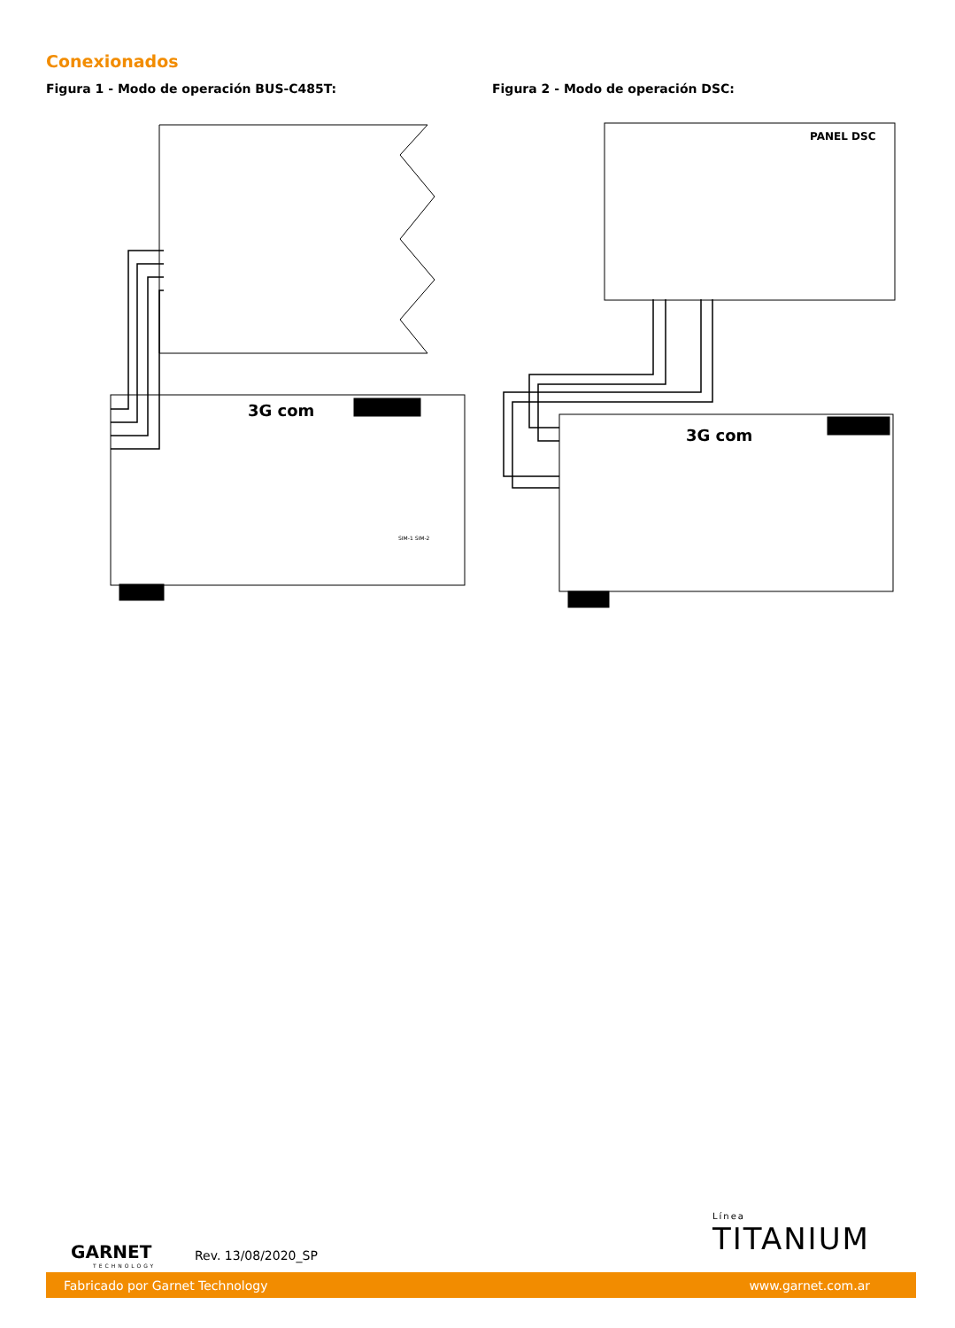Conexionados
Figura 1 - Modo de operación BUS-C485T:
Figura 2 - Modo de operación DSC:
3G com
SIM-1 SIM-2
PANEL DSC
3G com
GARNET
TECHNOLOGY
Rev. 13/08/2020_SP
Línea
TITANIUM
Fabricado por Garnet Technology www.garnet.com.ar